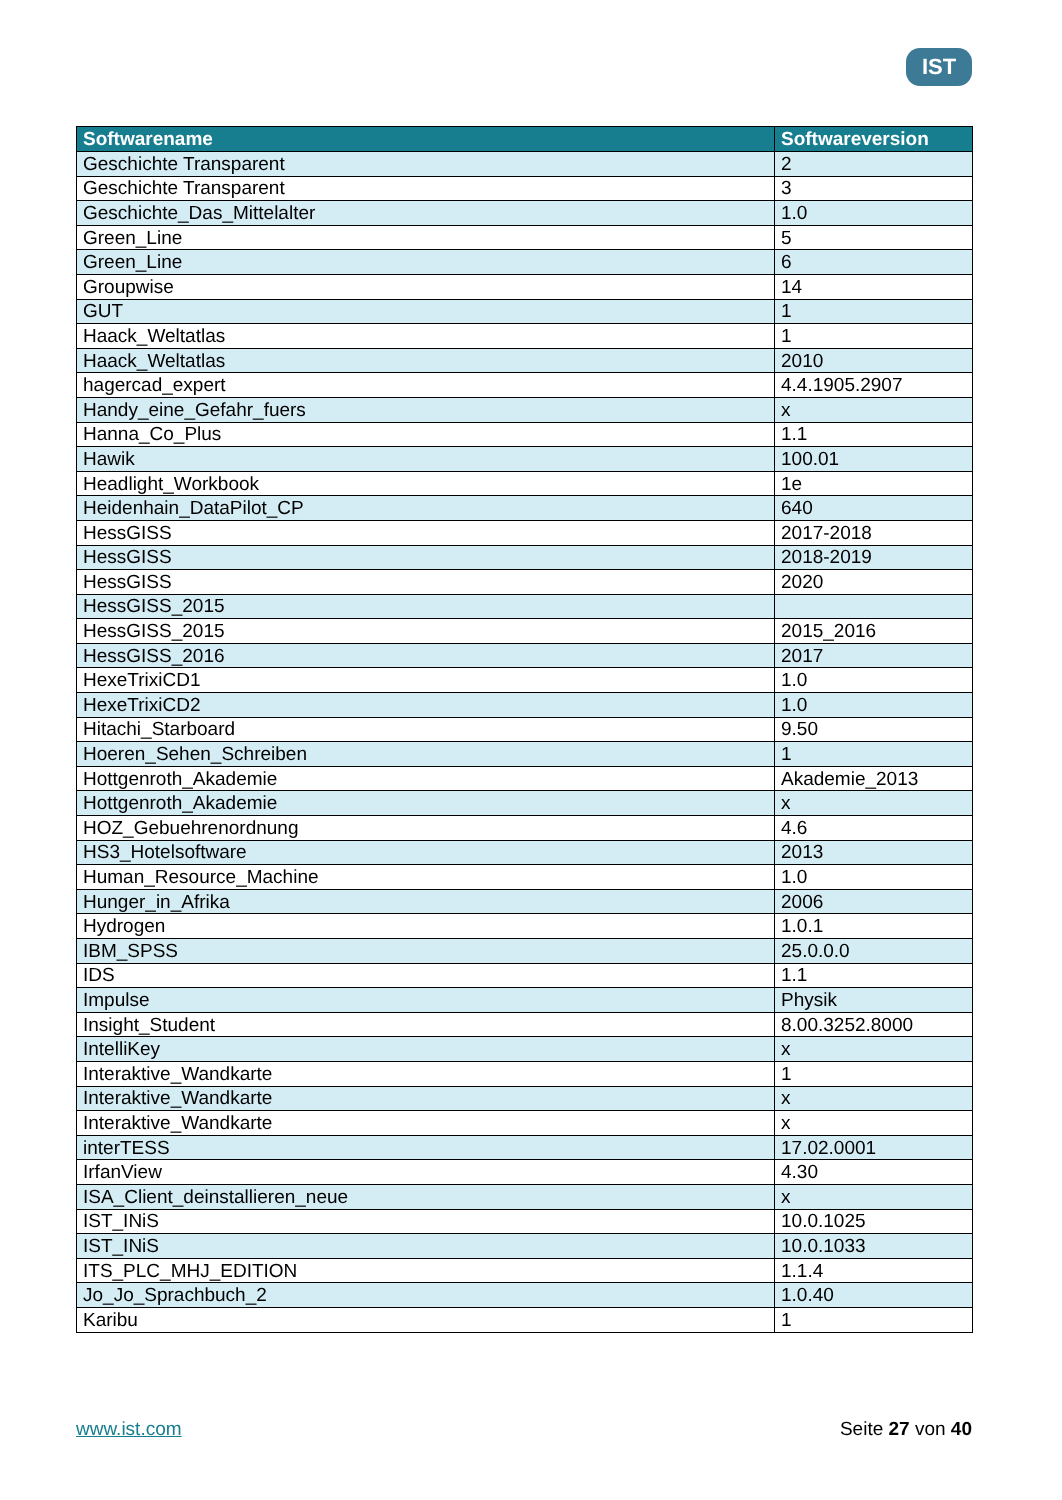IST
| Softwarename | Softwareversion |
| --- | --- |
| Geschichte Transparent | 2 |
| Geschichte Transparent | 3 |
| Geschichte_Das_Mittelalter | 1.0 |
| Green_Line | 5 |
| Green_Line | 6 |
| Groupwise | 14 |
| GUT | 1 |
| Haack_Weltatlas | 1 |
| Haack_Weltatlas | 2010 |
| hagercad_expert | 4.4.1905.2907 |
| Handy_eine_Gefahr_fuers | x |
| Hanna_Co_Plus | 1.1 |
| Hawik | 100.01 |
| Headlight_Workbook | 1e |
| Heidenhain_DataPilot_CP | 640 |
| HessGISS | 2017-2018 |
| HessGISS | 2018-2019 |
| HessGISS | 2020 |
| HessGISS_2015 | |
| HessGISS_2015 | 2015_2016 |
| HessGISS_2016 | 2017 |
| HexeTrixiCD1 | 1.0 |
| HexeTrixiCD2 | 1.0 |
| Hitachi_Starboard | 9.50 |
| Hoeren_Sehen_Schreiben | 1 |
| Hottgenroth_Akademie | Akademie_2013 |
| Hottgenroth_Akademie | x |
| HOZ_Gebuehrenordnung | 4.6 |
| HS3_Hotelsoftware | 2013 |
| Human_Resource_Machine | 1.0 |
| Hunger_in_Afrika | 2006 |
| Hydrogen | 1.0.1 |
| IBM_SPSS | 25.0.0.0 |
| IDS | 1.1 |
| Impulse | Physik |
| Insight_Student | 8.00.3252.8000 |
| IntelliKey | x |
| Interaktive_Wandkarte | 1 |
| Interaktive_Wandkarte | x |
| Interaktive_Wandkarte | x |
| interTESS | 17.02.0001 |
| IrfanView | 4.30 |
| ISA_Client_deinstallieren_neue | x |
| IST_INiS | 10.0.1025 |
| IST_INiS | 10.0.1033 |
| ITS_PLC_MHJ_EDITION | 1.1.4 |
| Jo_Jo_Sprachbuch_2 | 1.0.40 |
| Karibu | 1 |
www.ist.com Seite 27 von 40